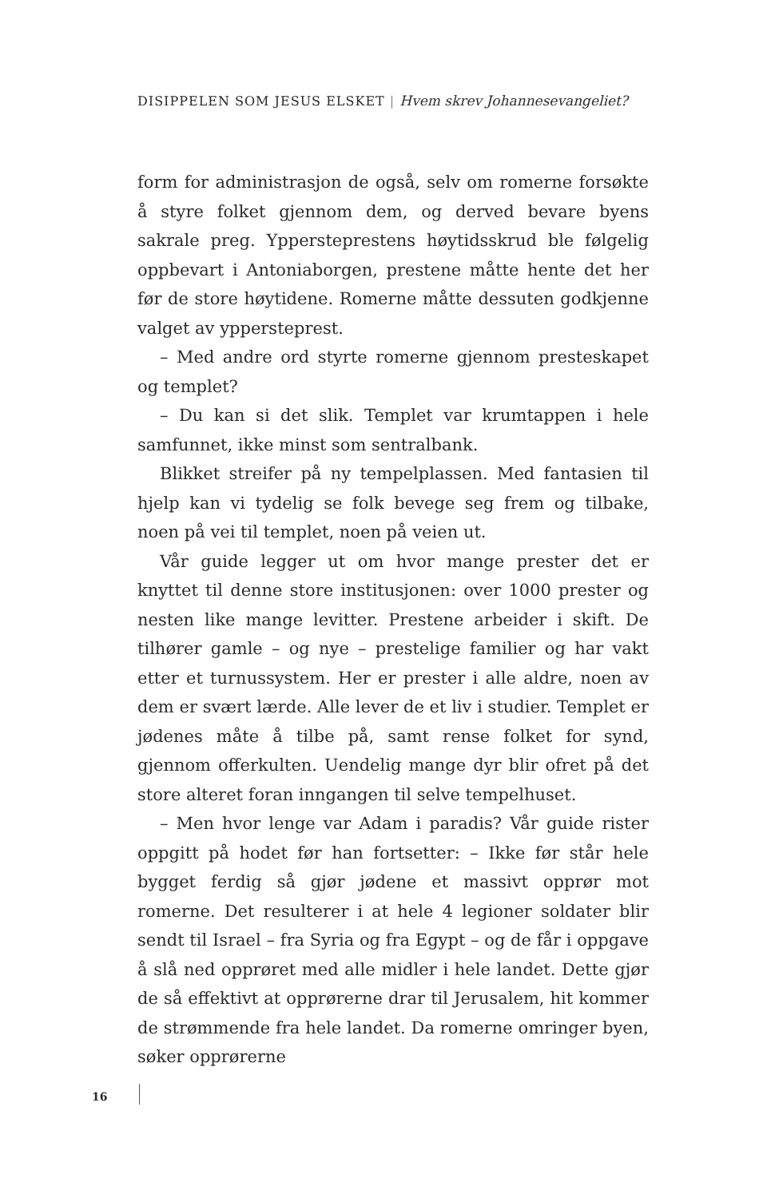DISIPPELEN SOM JESUS ELSKET | Hvem skrev Johannesevangeliet?
form for administrasjon de også, selv om romerne forsøkte å styre folket gjennom dem, og derved bevare byens sakrale preg. Yppersteprestens høytidsskrud ble følgelig oppbevart i Antoniaborgen, prestene måtte hente det her før de store høytidene. Romerne måtte dessuten godkjenne valget av yppersteprest.
– Med andre ord styrte romerne gjennom presteskapet og templet?
– Du kan si det slik. Templet var krumtappen i hele samfunnet, ikke minst som sentralbank.
Blikket streifer på ny tempelplassen. Med fantasien til hjelp kan vi tydelig se folk bevege seg frem og tilbake, noen på vei til templet, noen på veien ut.
Vår guide legger ut om hvor mange prester det er knyttet til denne store institusjonen: over 1000 prester og nesten like mange levitter. Prestene arbeider i skift. De tilhører gamle – og nye – prestelige familier og har vakt etter et turnussystem. Her er prester i alle aldre, noen av dem er svært lærde. Alle lever de et liv i studier. Templet er jødenes måte å tilbe på, samt rense folket for synd, gjennom offerkulten. Uendelig mange dyr blir ofret på det store alteret foran inngangen til selve tempelhuset.
– Men hvor lenge var Adam i paradis? Vår guide rister oppgitt på hodet før han fortsetter: – Ikke før står hele bygget ferdig så gjør jødene et massivt opprør mot romerne. Det resulterer i at hele 4 legioner soldater blir sendt til Israel – fra Syria og fra Egypt – og de får i oppgave å slå ned opprøret med alle midler i hele landet. Dette gjør de så effektivt at opprørerne drar til Jerusalem, hit kommer de strømmende fra hele landet. Da romerne omringer byen, søker opprørerne
16